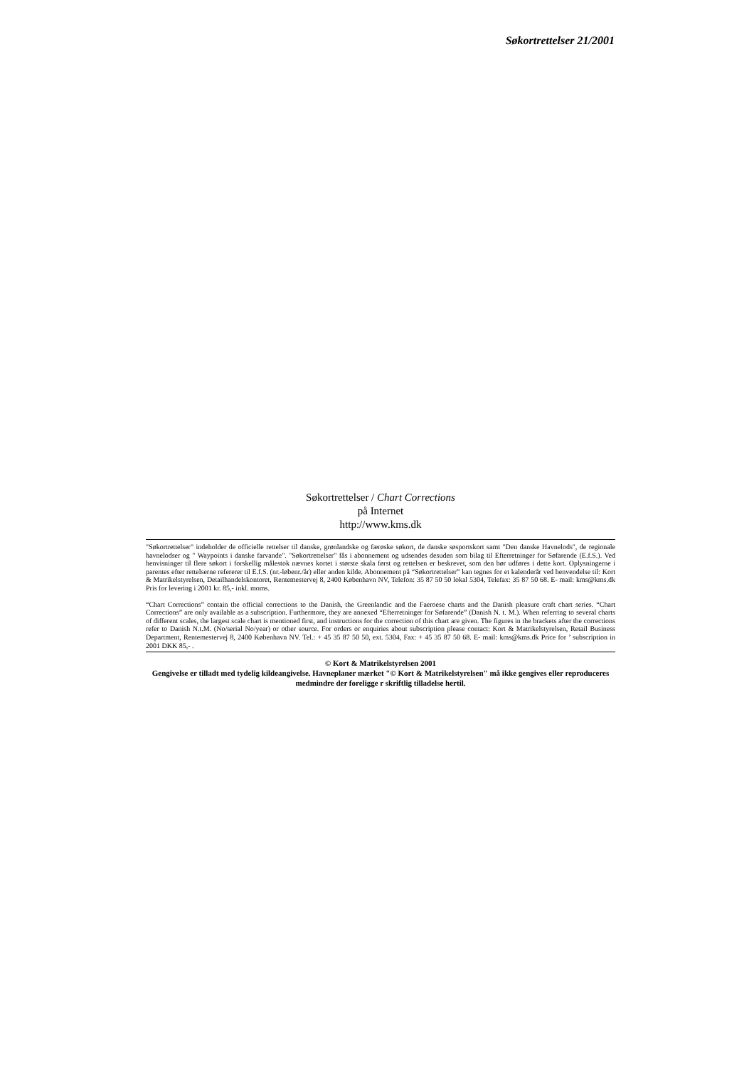Søkortrettelser 21/2001
Søkortrettelser / Chart Corrections
på Internet
http://www.kms.dk
"Søkortrettelser" indeholder de officielle rettelser til danske, grønlandske og færøske søkort, de danske søsportskort samt "Den danske Havnelods", de regionale havnelodser og " Waypoints i danske farvande". "Søkortrettelser" fås i abonnement og udsendes desuden som bilag til Efterretninger for Søfarende (E.f.S.). Ved henvisninger til flere søkort i forskellig målestok nævnes kortet i største skala først og rettelsen er beskrevet, som den bør udføres i dette kort. Oplysningerne i parentes efter rettelserne refererer til E.f.S. (nr.-løbenr./år) eller anden kilde. Abonnement på “Søkortrettelser” kan tegnes for et kalenderår ved henvendelse til: Kort & Matrikelstyrelsen, Detailhandelskontoret, Rentemestervej 8, 2400 København NV, Telefon: 35 87 50 50 lokal 5304, Telefax: 35 87 50 68. E- mail: kms@kms.dk Pris for levering i 2001 kr. 85,- inkl. moms.
“Chart Corrections” contain the official corrections to the Danish, the Greenlandic and the Faeroese charts and the Danish pleasure craft chart series. “Chart Corrections” are only available as a subscription. Furthermore, they are annexed “Efterretninger for Søfarende” (Danish N. t. M.). When referring to several charts of different scales, the largest scale chart is mentioned first, and instructions for the correction of this chart are given. The figures in the brackets after the corrections refer to Danish N.t.M. (No/serial No/year) or other source. For orders or enquiries about subscription please contact: Kort & Matrikelstyrelsen, Retail Business Department, Rentemestervej 8, 2400 København NV. Tel.: + 45 35 87 50 50, ext. 5304, Fax: + 45 35 87 50 68. E- mail: kms@kms.dk Price for ’ subscription in 2001 DKK 85,- .
© Kort & Matrikelstyrelsen 2001
Gengivelse er tilladt med tydelig kildeangivelse. Havneplaner mærket "© Kort & Matrikelstyrelsen" må ikke gengives eller reproduceres medmindre der foreligge r skriftlig tilladelse hertil.